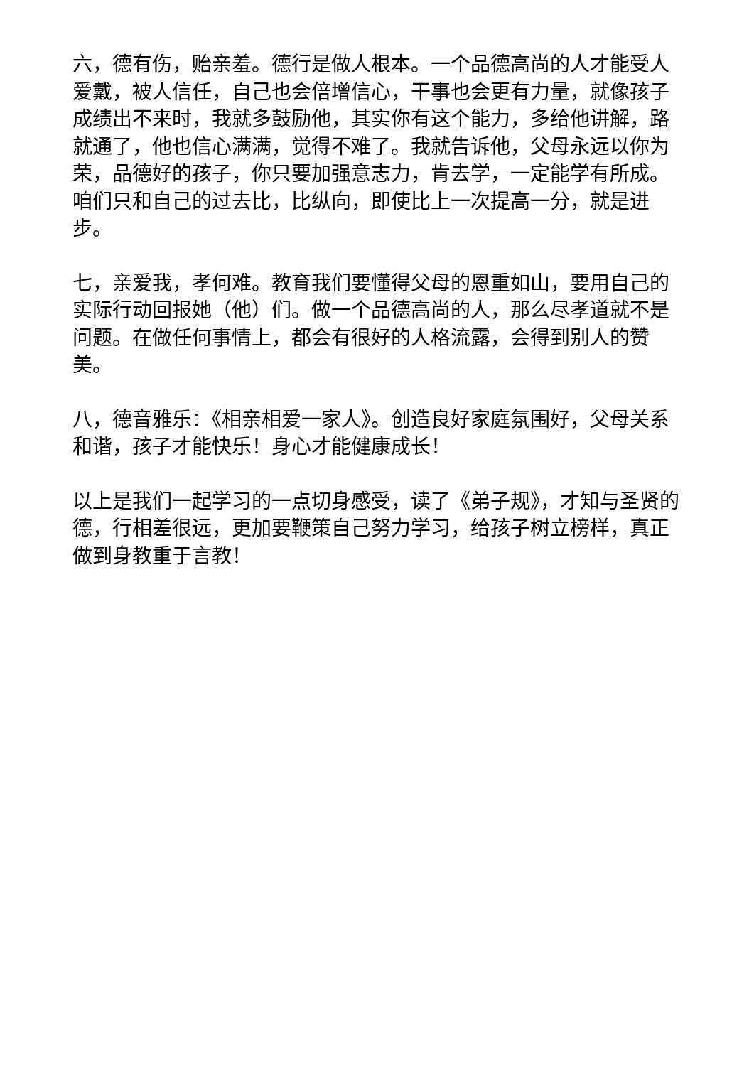六，德有伤，贻亲羞。德行是做人根本。一个品德高尚的人才能受人爱戴，被人信任，自己也会倍增信心，干事也会更有力量，就像孩子成绩出不来时，我就多鼓励他，其实你有这个能力，多给他讲解，路就通了，他也信心满满，觉得不难了。我就告诉他，父母永远以你为荣，品德好的孩子，你只要加强意志力，肯去学，一定能学有所成。咱们只和自己的过去比，比纵向，即使比上一次提高一分，就是进步。
七，亲爱我，孝何难。教育我们要懂得父母的恩重如山，要用自己的实际行动回报她（他）们。做一个品德高尚的人，那么尽孝道就不是问题。在做任何事情上，都会有很好的人格流露，会得到别人的赞美。
八，德音雅乐：《相亲相爱一家人》。创造良好家庭氛围好，父母关系和谐，孩子才能快乐！身心才能健康成长！
以上是我们一起学习的一点切身感受，读了《弟子规》，才知与圣贤的德，行相差很远，更加要鞭策自己努力学习，给孩子树立榜样，真正做到身教重于言教！